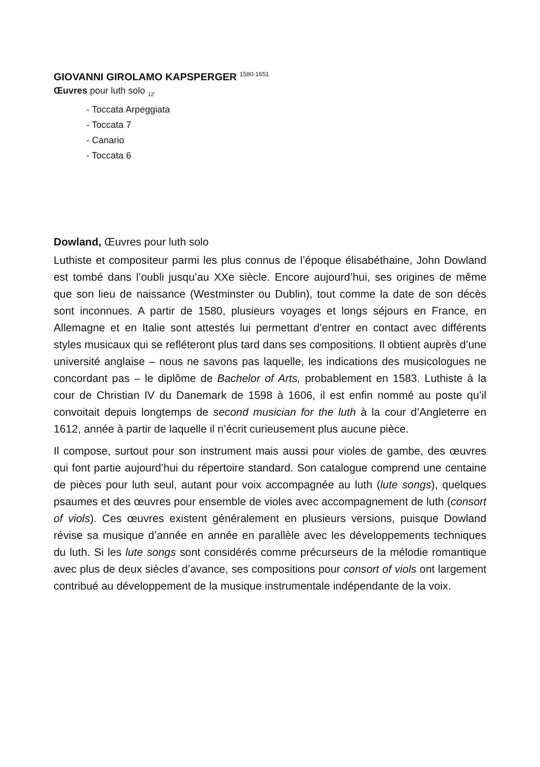GIOVANNI GIROLAMO KAPSPERGER <sup>1580-1651</sup>
Œuvres pour luth solo <sub>12’</sub>
- Toccata Arpeggiata
- Toccata 7
- Canario
- Toccata 6
Dowland, Œuvres pour luth solo
Luthiste et compositeur parmi les plus connus de l’époque élisabéthaine, John Dowland est tombé dans l’oubli jusqu’au XXe siècle. Encore aujourd’hui, ses origines de même que son lieu de naissance (Westminster ou Dublin), tout comme la date de son décès sont inconnues. A partir de 1580, plusieurs voyages et longs séjours en France, en Allemagne et en Italie sont attestés lui permettant d’entrer en contact avec différents styles musicaux qui se refléteront plus tard dans ses compositions. Il obtient auprès d’une université anglaise – nous ne savons pas laquelle, les indications des musicologues ne concordant pas – le diplôme de Bachelor of Arts, probablement en 1583. Luthiste à la cour de Christian IV du Danemark de 1598 à 1606, il est enfin nommé au poste qu’il convoitait depuis longtemps de second musician for the luth à la cour d’Angleterre en 1612, année à partir de laquelle il n’écrit curieusement plus aucune pièce.
Il compose, surtout pour son instrument mais aussi pour violes de gambe, des œuvres qui font partie aujourd’hui du répertoire standard. Son catalogue comprend une centaine de pièces pour luth seul, autant pour voix accompagnée au luth (lute songs), quelques psaumes et des œuvres pour ensemble de violes avec accompagnement de luth (consort of viols). Ces œuvres existent généralement en plusieurs versions, puisque Dowland révise sa musique d’année en année en parallèle avec les développements techniques du luth. Si les lute songs sont considérés comme précurseurs de la mélodie romantique avec plus de deux siècles d’avance, ses compositions pour consort of viols ont largement contribué au développement de la musique instrumentale indépendante de la voix.